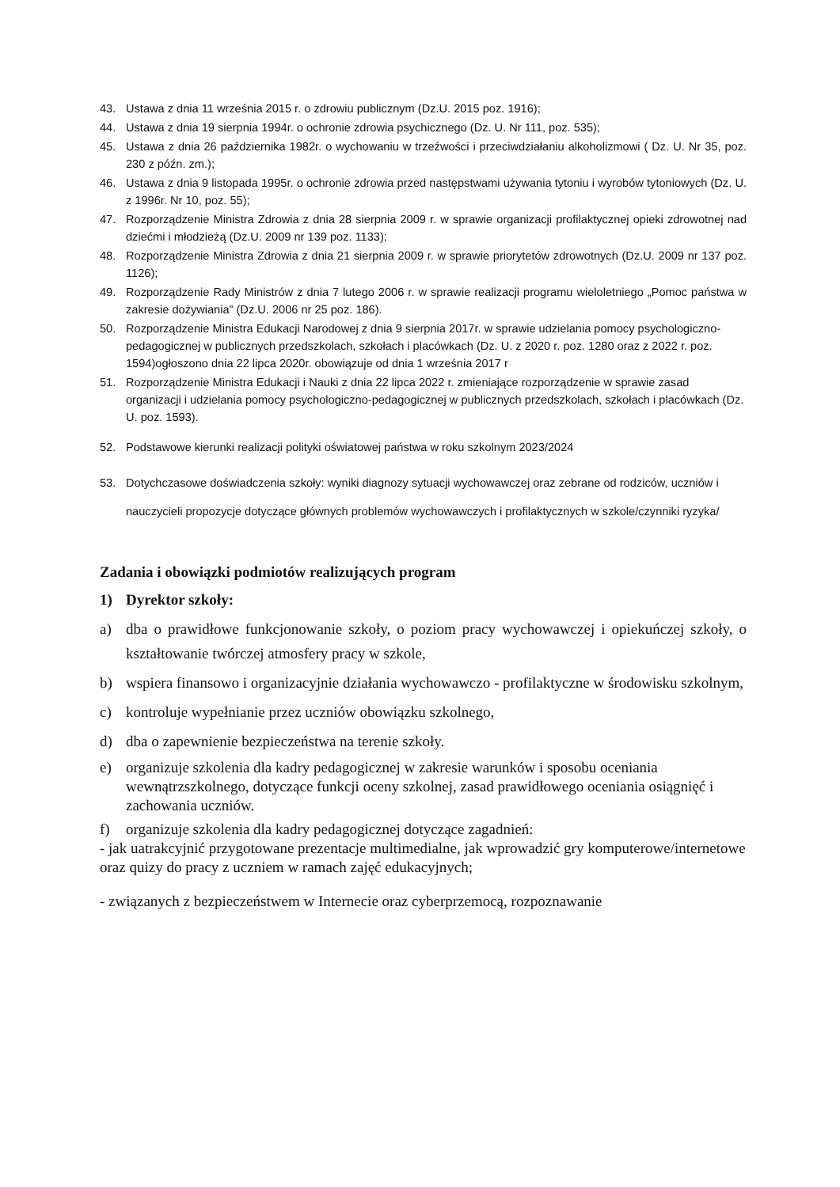43. Ustawa z dnia 11 września 2015 r. o zdrowiu publicznym (Dz.U. 2015 poz. 1916);
44. Ustawa z dnia 19 sierpnia 1994r. o ochronie zdrowia psychicznego (Dz. U. Nr 111, poz. 535);
45. Ustawa z dnia 26 października 1982r. o wychowaniu w trzeźwości i przeciwdziałaniu alkoholizmowi ( Dz. U. Nr 35, poz. 230 z późn. zm.);
46. Ustawa z dnia 9 listopada 1995r. o ochronie zdrowia przed następstwami używania tytoniu i wyrobów tytoniowych (Dz. U. z 1996r. Nr 10, poz. 55);
47. Rozporządzenie Ministra Zdrowia z dnia 28 sierpnia 2009 r. w sprawie organizacji profilaktycznej opieki zdrowotnej nad dziećmi i młodzieżą (Dz.U. 2009 nr 139 poz. 1133);
48. Rozporządzenie Ministra Zdrowia z dnia 21 sierpnia 2009 r. w sprawie priorytetów zdrowotnych (Dz.U. 2009 nr 137 poz. 1126);
49. Rozporządzenie Rady Ministrów z dnia 7 lutego 2006 r. w sprawie realizacji programu wieloletniego „Pomoc państwa w zakresie dożywiania” (Dz.U. 2006 nr 25 poz. 186).
50. Rozporządzenie Ministra Edukacji Narodowej z dnia 9 sierpnia 2017r. w sprawie udzielania pomocy psychologiczno-pedagogicznej w publicznych przedszkolach, szkołach i placówkach (Dz. U. z 2020 r. poz. 1280 oraz z 2022 r. poz. 1594)ogłoszono dnia 22 lipca 2020r. obowiązuje od dnia 1 września 2017 r
51. Rozporządzenie Ministra Edukacji i Nauki z dnia 22 lipca 2022 r. zmieniające rozporządzenie w sprawie zasad organizacji i udzielania pomocy psychologiczno-pedagogicznej w publicznych przedszkolach, szkołach i placówkach (Dz. U. poz. 1593).
52. Podstawowe kierunki realizacji polityki oświatowej państwa w roku szkolnym 2023/2024
53. Dotychczasowe doświadczenia szkoły: wyniki diagnozy sytuacji wychowawczej oraz zebrane od rodziców, uczniów i nauczycieli propozycje dotyczące głównych problemów wychowawczych i profilaktycznych w szkole/czynniki ryzyka/
Zadania i obowiązki podmiotów realizujących program
1) Dyrektor szkoły:
a) dba o prawidłowe funkcjonowanie szkoły, o poziom pracy wychowawczej i opiekuńczej szkoły, o kształtowanie twórczej atmosfery pracy w szkole,
b) wspiera finansowo i organizacyjnie działania wychowawczo - profilaktyczne w środowisku szkolnym,
c) kontroluje wypełnianie przez uczniów obowiązku szkolnego,
d) dba o zapewnienie bezpieczeństwa na terenie szkoły.
e) organizuje szkolenia dla kadry pedagogicznej w zakresie warunków i sposobu oceniania wewnątrzszkolnego, dotyczące funkcji oceny szkolnej, zasad prawidłowego oceniania osiągnięć i zachowania uczniów.
f) organizuje szkolenia dla kadry pedagogicznej dotyczące zagadnień:
- jak uatrakcyjnić przygotowane prezentacje multimedialne, jak wprowadzić gry komputerowe/internetowe oraz quizy do pracy z uczniem w ramach zajęć edukacyjnych;
- związanych z bezpieczeństwem w Internecie oraz cyberprzemocą, rozpoznawanie